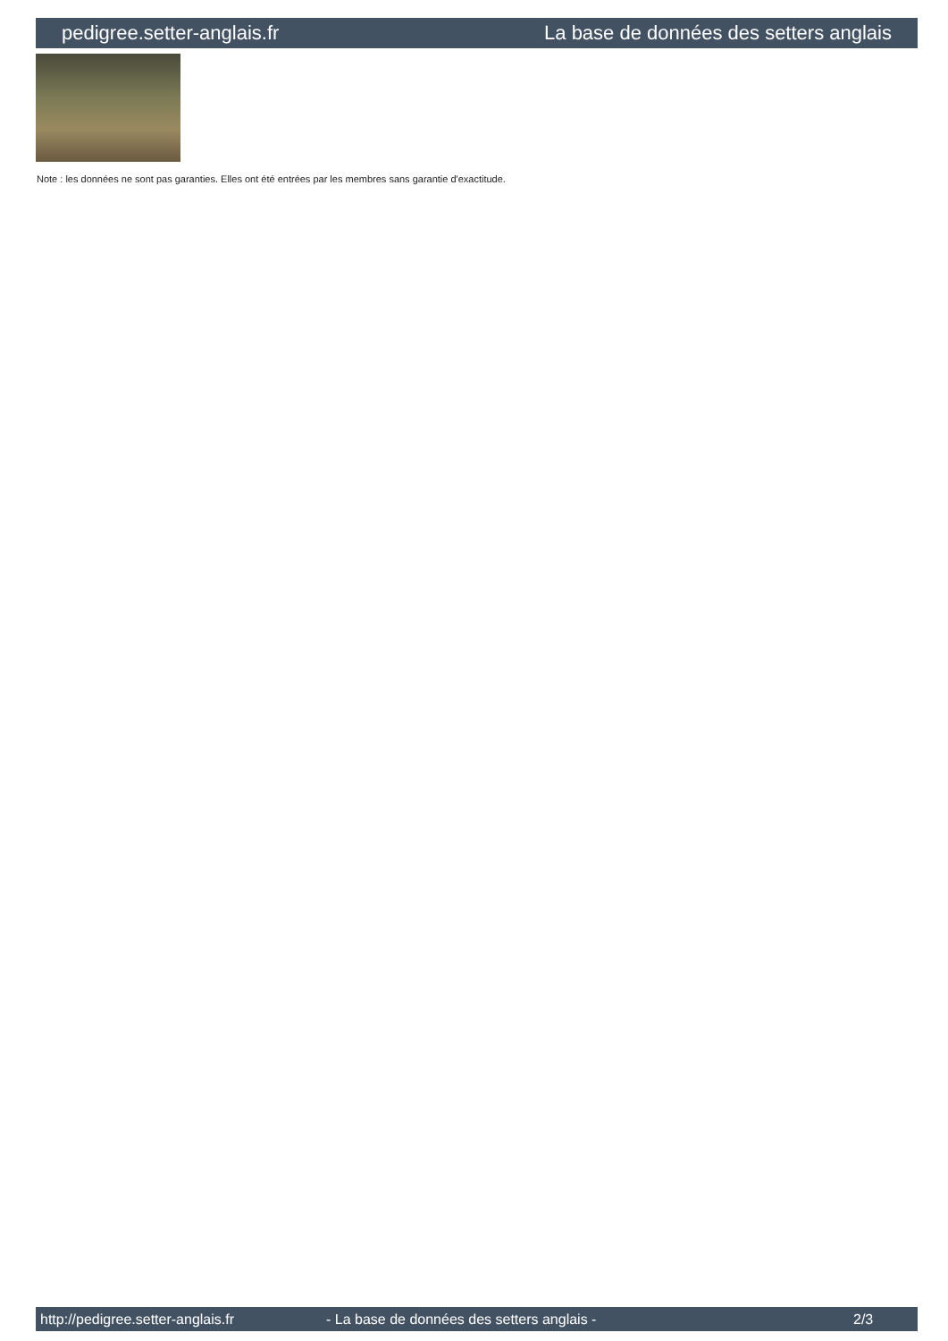pedigree.setter-anglais.fr La base de données des setters anglais
Note : les données ne sont pas garanties. Elles ont été entrées par les membres sans garantie d'exactitude.
http://pedigree.setter-anglais.fr - La base de données des setters anglais - 2/3